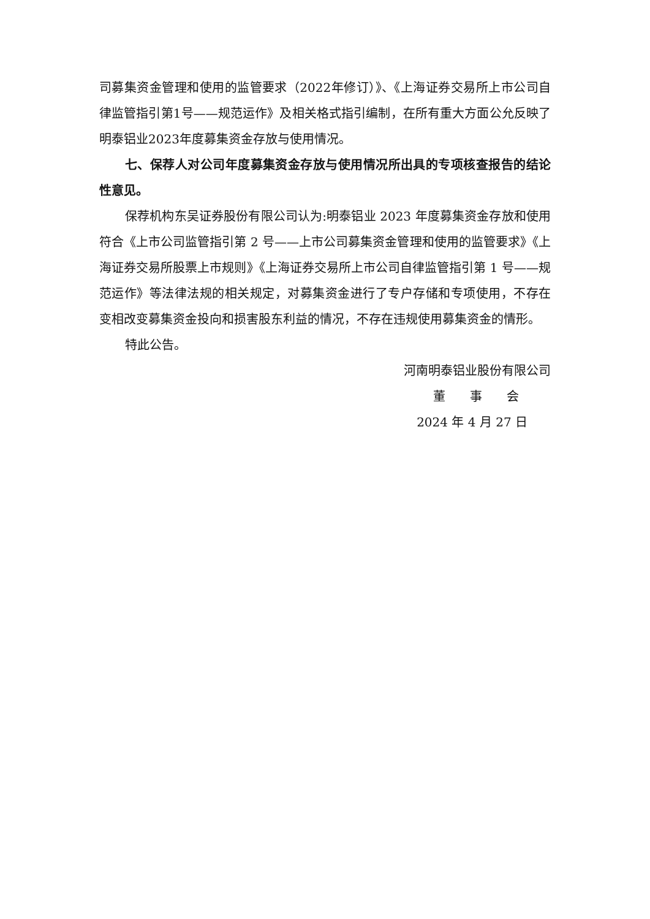司募集资金管理和使用的监管要求（2022年修订）》、《上海证券交易所上市公司自律监管指引第1号——规范运作》及相关格式指引编制，在所有重大方面公允反映了明泰铝业2023年度募集资金存放与使用情况。
七、保荐人对公司年度募集资金存放与使用情况所出具的专项核查报告的结论性意见。
保荐机构东吴证券股份有限公司认为:明泰铝业 2023 年度募集资金存放和使用符合《上市公司监管指引第 2 号——上市公司募集资金管理和使用的监管要求》《上海证券交易所股票上市规则》《上海证券交易所上市公司自律监管指引第 1 号——规范运作》等法律法规的相关规定，对募集资金进行了专户存储和专项使用，不存在变相改变募集资金投向和损害股东利益的情况，不存在违规使用募集资金的情形。
特此公告。
河南明泰铝业股份有限公司
董　　事　　会
2024 年 4 月 27 日